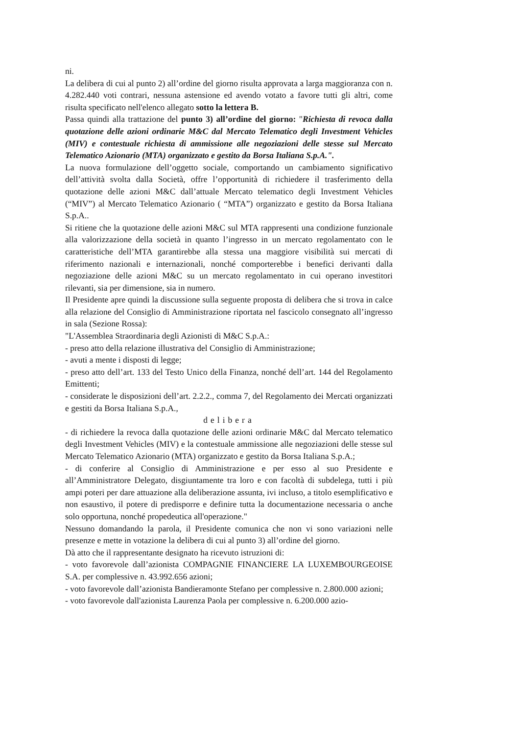ni.
La delibera di cui al punto 2) all’ordine del giorno risulta approvata a larga maggioranza con n. 4.282.440 voti contrari, nessuna astensione ed avendo votato a favore tutti gli altri, come risulta specificato nell'elenco allegato sotto la lettera B.
Passa quindi alla trattazione del punto 3) all’ordine del giorno: "Richiesta di revoca dalla quotazione delle azioni ordinarie M&C dal Mercato Telematico degli Investment Vehicles (MIV) e contestuale richiesta di ammissione alle negoziazioni delle stesse sul Mercato Telematico Azionario (MTA) organizzato e gestito da Borsa Italiana S.p.A.".
La nuova formulazione dell’oggetto sociale, comportando un cambiamento significativo dell’attività svolta dalla Società, offre l’opportunità di richiedere il trasferimento della quotazione delle azioni M&C dall’attuale Mercato telematico degli Investment Vehicles (“MIV”) al Mercato Telematico Azionario ( “MTA”) organizzato e gestito da Borsa Italiana S.p.A..
Si ritiene che la quotazione delle azioni M&C sul MTA rappresenti una condizione funzionale alla valorizzazione della società in quanto l’ingresso in un mercato regolamentato con le caratteristiche dell’MTA garantirebbe alla stessa una maggiore visibilità sui mercati di riferimento nazionali e internazionali, nonché comporterebbe i benefici derivanti dalla negoziazione delle azioni M&C su un mercato regolamentato in cui operano investitori rilevanti, sia per dimensione, sia in numero.
Il Presidente apre quindi la discussione sulla seguente proposta di delibera che si trova in calce alla relazione del Consiglio di Amministrazione riportata nel fascicolo consegnato all’ingresso in sala (Sezione Rossa):
"L'Assemblea Straordinaria degli Azionisti di M&C S.p.A.:
- preso atto della relazione illustrativa del Consiglio di Amministrazione;
- avuti a mente i disposti di legge;
- preso atto dell’art. 133 del Testo Unico della Finanza, nonché dell’art. 144 del Regolamento Emittenti;
- considerate le disposizioni dell’art. 2.2.2., comma 7, del Regolamento dei Mercati organizzati e gestiti da Borsa Italiana S.p.A.,
delibera
- di richiedere la revoca dalla quotazione delle azioni ordinarie M&C dal Mercato telematico degli Investment Vehicles (MIV) e la contestuale ammissione alle negoziazioni delle stesse sul Mercato Telematico Azionario (MTA) organizzato e gestito da Borsa Italiana S.p.A.;
- di conferire al Consiglio di Amministrazione e per esso al suo Presidente e all’Amministratore Delegato, disgiuntamente tra loro e con facoltà di subdelega, tutti i più ampi poteri per dare attuazione alla deliberazione assunta, ivi incluso, a titolo esemplificativo e non esaustivo, il potere di predisporre e definire tutta la documentazione necessaria o anche solo opportuna, nonché propedeutica all'operazione."
Nessuno domandando la parola, il Presidente comunica che non vi sono variazioni nelle presenze e mette in votazione la delibera di cui al punto 3) all’ordine del giorno.
Dà atto che il rappresentante designato ha ricevuto istruzioni di:
- voto favorevole dall’azionista COMPAGNIE FINANCIERE LA LUXEMBOURGEOISE S.A. per complessive n. 43.992.656 azioni;
- voto favorevole dall’azionista Bandieramonte Stefano per complessive n. 2.800.000 azioni;
- voto favorevole dall'azionista Laurenza Paola per complessive n. 6.200.000 azio-